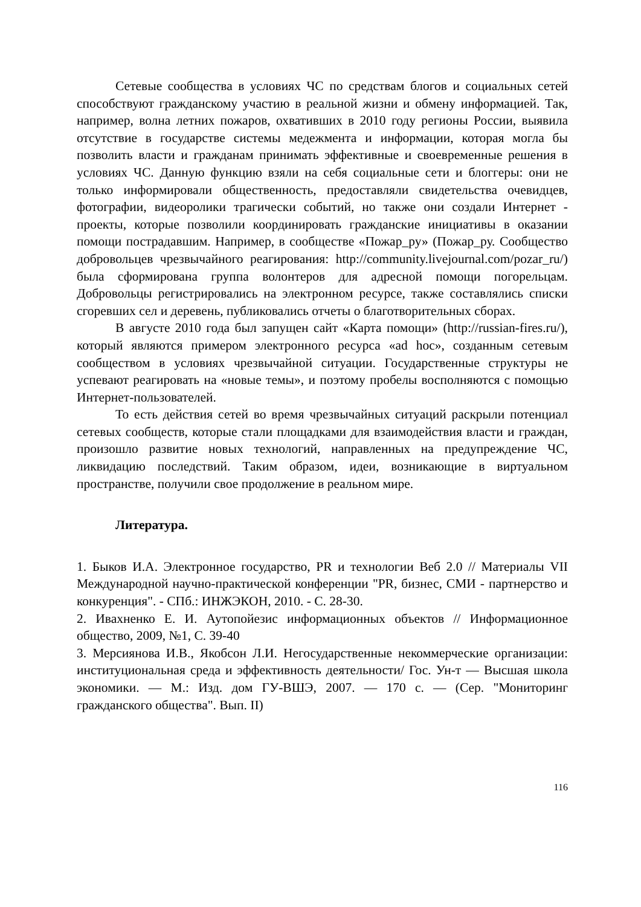Сетевые сообщества в условиях ЧС по средствам блогов и социальных сетей способствуют гражданскому участию в реальной жизни и обмену информацией. Так, например, волна летних пожаров, охвативших в 2010 году регионы России, выявила отсутствие в государстве системы медежмента и информации, которая могла бы позволить власти и гражданам принимать эффективные и своевременные решения в условиях ЧС. Данную функцию взяли на себя социальные сети и блоггеры: они не только информировали общественность, предоставляли свидетельства очевидцев, фотографии, видеоролики трагически событий, но также они создали Интернет - проекты, которые позволили координировать гражданские инициативы в оказании помощи пострадавшим. Например, в сообществе «Пожар_ру» (Пожар_ру. Сообщество добровольцев чрезвычайного реагирования: http://community.livejournal.com/pozar_ru/) была сформирована группа волонтеров для адресной помощи погорельцам. Добровольцы регистрировались на электронном ресурсе, также составлялись списки сгоревших сел и деревень, публиковались отчеты о благотворительных сборах.
В августе 2010 года был запущен сайт «Карта помощи» (http://russian-fires.ru/), который являются примером электронного ресурса «ad hoc», созданным сетевым сообществом в условиях чрезвычайной ситуации. Государственные структуры не успевают реагировать на «новые темы», и поэтому пробелы восполняются с помощью Интернет-пользователей.
То есть действия сетей во время чрезвычайных ситуаций раскрыли потенциал сетевых сообществ, которые стали площадками для взаимодействия власти и граждан, произошло развитие новых технологий, направленных на предупреждение ЧС, ликвидацию последствий. Таким образом, идеи, возникающие в виртуальном пространстве, получили свое продолжение в реальном мире.
Литература.
1. Быков И.А. Электронное государство, PR и технологии Веб 2.0 // Материалы VII Международной научно-практической конференции "PR, бизнес, СМИ - партнерство и конкуренция". - СПб.: ИНЖЭКОН, 2010. - С. 28-30.
2. Ивахненко Е. И. Аутопойезис информационных объектов // Информационное общество, 2009, №1, С. 39-40
3. Мерсиянова И.В., Якобсон Л.И. Негосударственные некоммерческие организации: институциональная среда и эффективность деятельности/ Гос. Ун-т — Высшая школа экономики. — М.: Изд. дом ГУ-ВШЭ, 2007. — 170 с. — (Сер. "Мониторинг гражданского общества". Вып. II)
116